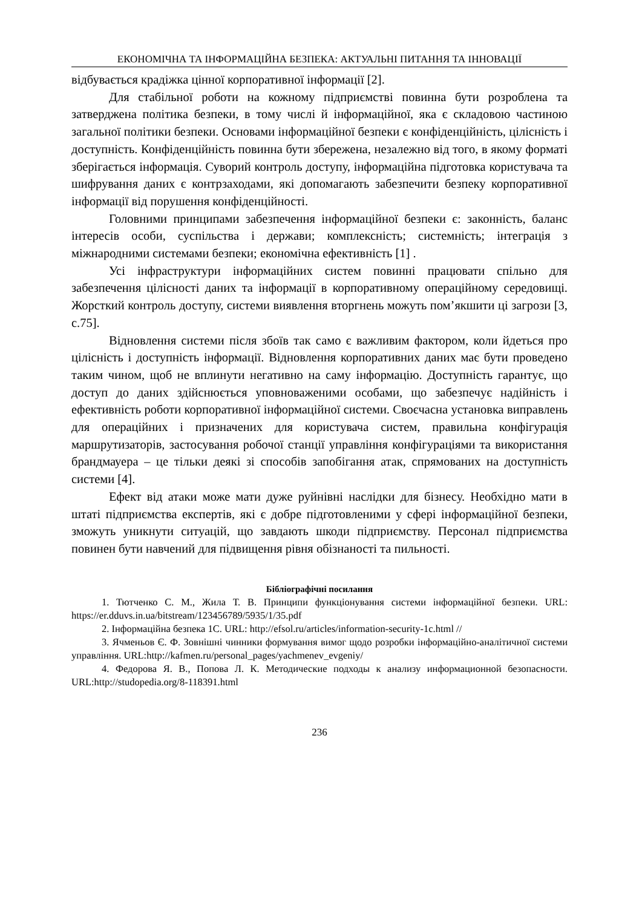ЕКОНОМІЧНА ТА ІНФОРМАЦІЙНА БЕЗПЕКА: АКТУАЛЬНІ ПИТАННЯ ТА ІННОВАЦІЇ
відбувається крадіжка цінної корпоративної інформації [2].
Для стабільної роботи на кожному підприємстві повинна бути розроблена та затверджена політика безпеки, в тому числі й інформаційної, яка є складовою частиною загальної політики безпеки. Основами інформаційної безпеки є конфіденційність, цілісність і доступність. Конфіденційність повинна бути збережена, незалежно від того, в якому форматі зберігається інформація. Суворий контроль доступу, інформаційна підготовка користувача та шифрування даних є контрзаходами, які допомагають забезпечити безпеку корпоративної інформації від порушення конфіденційності.
Головними принципами забезпечення інформаційної безпеки є: законність, баланс інтересів особи, суспільства і держави; комплексність; системність; інтеграція з міжнародними системами безпеки; економічна ефективність [1] .
Усі інфраструктури інформаційних систем повинні працювати спільно для забезпечення цілісності даних та інформації в корпоративному операційному середовищі. Жорсткий контроль доступу, системи виявлення вторгнень можуть пом’якшити ці загрози [3, с.75].
Відновлення системи після збоїв так само є важливим фактором, коли йдеться про цілісність і доступність інформації. Відновлення корпоративних даних має бути проведено таким чином, щоб не вплинути негативно на саму інформацію. Доступність гарантує, що доступ до даних здійснюється уповноваженими особами, що забезпечує надійність і ефективність роботи корпоративної інформаційної системи. Своєчасна установка виправлень для операційних і призначених для користувача систем, правильна конфігурація маршрутизаторів, застосування робочої станції управління конфігураціями та використання брандмауера – це тільки деякі зі способів запобігання атак, спрямованих на доступність системи [4].
Ефект від атаки може мати дуже руйнівні наслідки для бізнесу. Необхідно мати в штаті підприємства експертів, які є добре підготовленими у сфері інформаційної безпеки, зможуть уникнути ситуацій, що завдають шкоди підприємству. Персонал підприємства повинен бути навчений для підвищення рівня обізнаності та пильності.
Бібліографічні посилання
1. Тютченко С. М., Жила Т. В. Принципи функціонування системи інформаційної безпеки. URL: https://er.dduvs.in.ua/bitstream/123456789/5935/1/35.pdf
2. Інформаційна безпека 1С. URL: http://efsol.ru/articles/information-security-1c.html //
3. Ячменьов Є. Ф. Зовнішні чинники формування вимог щодо розробки інформаційно-аналітичної системи управління. URL:http://kafmen.ru/personal_pages/yachmenev_evgeniy/
4. Федорова Я. В., Попова Л. К. Методические подходы к анализу информационной безопасности. URL:http://studopedia.org/8-118391.html
236